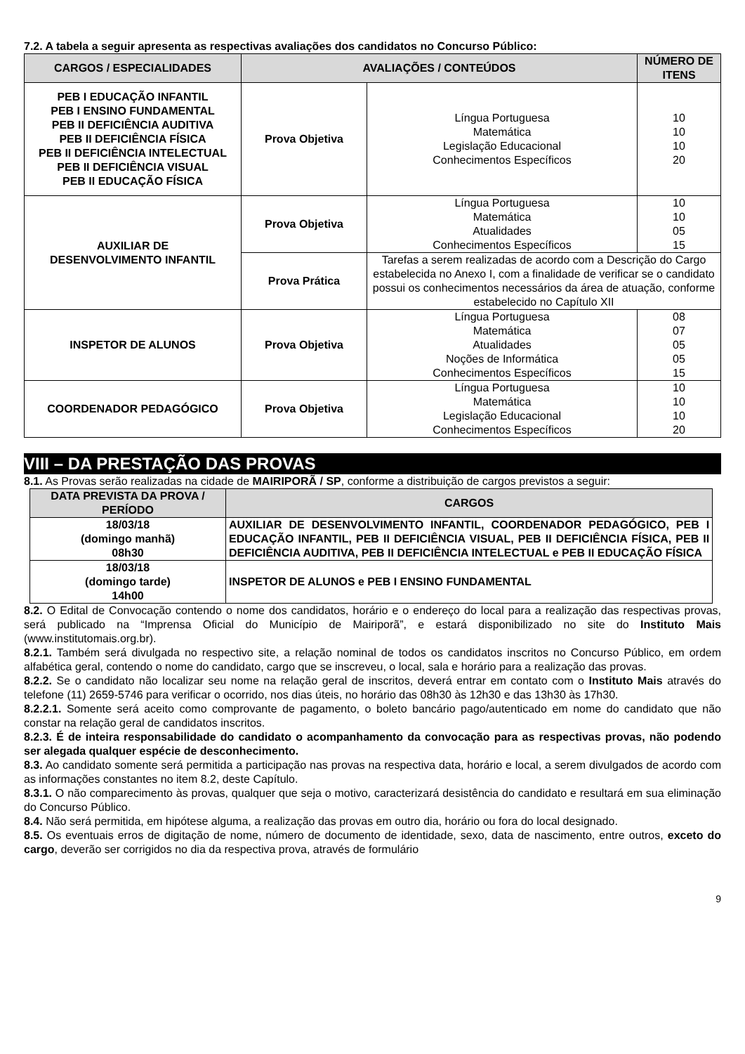7.2. A tabela a seguir apresenta as respectivas avaliações dos candidatos no Concurso Público:
| CARGOS / ESPECIALIDADES | AVALIAÇÕES / CONTEÚDOS | | NÚMERO DE ITENS |
| --- | --- | --- | --- |
| PEB I EDUCAÇÃO INFANTIL PEB I ENSINO FUNDAMENTAL PEB II DEFICIÊNCIA AUDITIVA PEB II DEFICIÊNCIA FÍSICA PEB II DEFICIÊNCIA INTELECTUAL PEB II DEFICIÊNCIA VISUAL PEB II EDUCAÇÃO FÍSICA | Prova Objetiva | Língua Portuguesa Matemática Legislação Educacional Conhecimentos Específicos | 10 10 10 20 |
| AUXILIAR DE DESENVOLVIMENTO INFANTIL | Prova Objetiva | Língua Portuguesa Matemática Atualidades Conhecimentos Específicos | 10 10 05 15 |
| | Prova Prática | Tarefas a serem realizadas de acordo com a Descrição do Cargo estabelecida no Anexo I, com a finalidade de verificar se o candidato possui os conhecimentos necessários da área de atuação, conforme estabelecido no Capítulo XII | |
| INSPETOR DE ALUNOS | Prova Objetiva | Língua Portuguesa Matemática Atualidades Noções de Informática Conhecimentos Específicos | 08 07 05 05 15 |
| COORDENADOR PEDAGÓGICO | Prova Objetiva | Língua Portuguesa Matemática Legislação Educacional Conhecimentos Específicos | 10 10 10 20 |
VIII – DA PRESTAÇÃO DAS PROVAS
8.1. As Provas serão realizadas na cidade de MAIRIPORÃ / SP, conforme a distribuição de cargos previstos a seguir:
| DATA PREVISTA DA PROVA / PERÍODO | CARGOS |
| --- | --- |
| 18/03/18 (domingo manhã) 08h30 | AUXILIAR DE DESENVOLVIMENTO INFANTIL, COORDENADOR PEDAGÓGICO, PEB I EDUCAÇÃO INFANTIL, PEB II DEFICIÊNCIA VISUAL, PEB II DEFICIÊNCIA FÍSICA, PEB II DEFICIÊNCIA AUDITIVA, PEB II DEFICIÊNCIA INTELECTUAL e PEB II EDUCAÇÃO FÍSICA |
| 18/03/18 (domingo tarde) 14h00 | INSPETOR DE ALUNOS e PEB I ENSINO FUNDAMENTAL |
8.2. O Edital de Convocação contendo o nome dos candidatos, horário e o endereço do local para a realização das respectivas provas, será publicado na “Imprensa Oficial do Município de Mairiporã”, e estará disponibilizado no site do Instituto Mais (www.institutomais.org.br).
8.2.1. Também será divulgada no respectivo site, a relação nominal de todos os candidatos inscritos no Concurso Público, em ordem alfabética geral, contendo o nome do candidato, cargo que se inscreveu, o local, sala e horário para a realização das provas.
8.2.2. Se o candidato não localizar seu nome na relação geral de inscritos, deverá entrar em contato com o Instituto Mais através do telefone (11) 2659-5746 para verificar o ocorrido, nos dias úteis, no horário das 08h30 às 12h30 e das 13h30 às 17h30.
8.2.2.1. Somente será aceito como comprovante de pagamento, o boleto bancário pago/autenticado em nome do candidato que não constar na relação geral de candidatos inscritos.
8.2.3. É de inteira responsabilidade do candidato o acompanhamento da convocação para as respectivas provas, não podendo ser alegada qualquer espécie de desconhecimento.
8.3. Ao candidato somente será permitida a participação nas provas na respectiva data, horário e local, a serem divulgados de acordo com as informações constantes no item 8.2, deste Capítulo.
8.3.1. O não comparecimento às provas, qualquer que seja o motivo, caracterizará desistência do candidato e resultará em sua eliminação do Concurso Público.
8.4. Não será permitida, em hipótese alguma, a realização das provas em outro dia, horário ou fora do local designado.
8.5. Os eventuais erros de digitação de nome, número de documento de identidade, sexo, data de nascimento, entre outros, exceto do cargo, deverão ser corrigidos no dia da respectiva prova, através de formulário
9